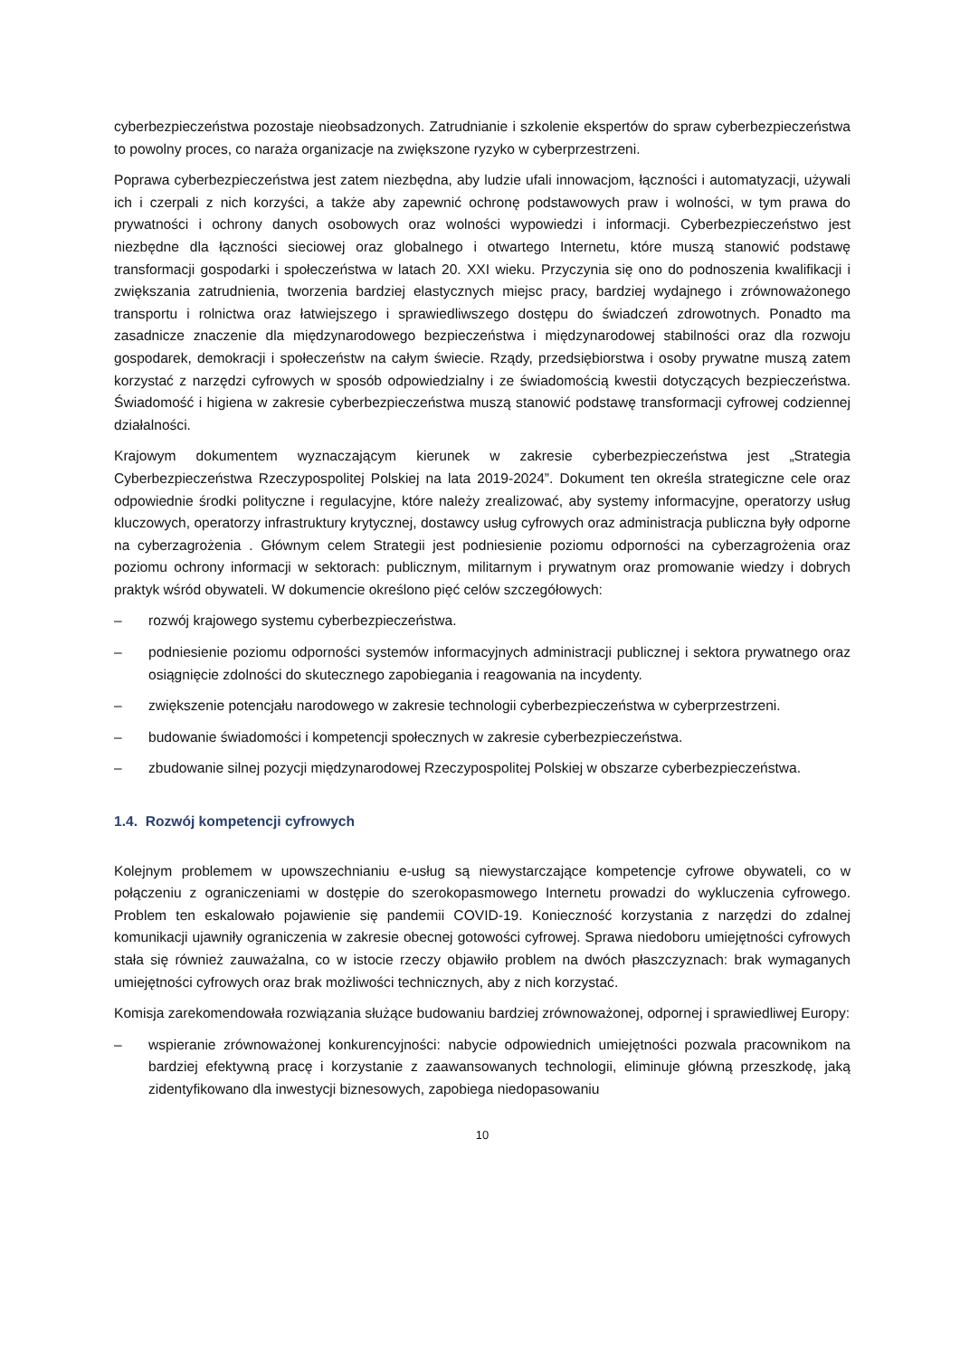cyberbezpieczeństwa pozostaje nieobsadzonych. Zatrudnianie i szkolenie ekspertów do spraw cyberbezpieczeństwa to powolny proces, co naraża organizacje na zwiększone ryzyko w cyberprzestrzeni.
Poprawa cyberbezpieczeństwa jest zatem niezbędna, aby ludzie ufali innowacjom, łączności i automatyzacji, używali ich i czerpali z nich korzyści, a także aby zapewnić ochronę podstawowych praw i wolności, w tym prawa do prywatności i ochrony danych osobowych oraz wolności wypowiedzi i informacji. Cyberbezpieczeństwo jest niezbędne dla łączności sieciowej oraz globalnego i otwartego Internetu, które muszą stanowić podstawę transformacji gospodarki i społeczeństwa w latach 20. XXI wieku. Przyczynia się ono do podnoszenia kwalifikacji i zwiększania zatrudnienia, tworzenia bardziej elastycznych miejsc pracy, bardziej wydajnego i zrównoważonego transportu i rolnictwa oraz łatwiejszego i sprawiedliwszego dostępu do świadczeń zdrowotnych. Ponadto ma zasadnicze znaczenie dla międzynarodowego bezpieczeństwa i międzynarodowej stabilności oraz dla rozwoju gospodarek, demokracji i społeczeństw na całym świecie. Rządy, przedsiębiorstwa i osoby prywatne muszą zatem korzystać z narzędzi cyfrowych w sposób odpowiedzialny i ze świadomością kwestii dotyczących bezpieczeństwa. Świadomość i higiena w zakresie cyberbezpieczeństwa muszą stanowić podstawę transformacji cyfrowej codziennej działalności.
Krajowym dokumentem wyznaczającym kierunek w zakresie cyberbezpieczeństwa jest „Strategia Cyberbezpieczeństwa Rzeczypospolitej Polskiej na lata 2019-2024”. Dokument ten określa strategiczne cele oraz odpowiednie środki polityczne i regulacyjne, które należy zrealizować, aby systemy informacyjne, operatorzy usług kluczowych, operatorzy infrastruktury krytycznej, dostawcy usług cyfrowych oraz administracja publiczna były odporne na cyberzagrożenia . Głównym celem Strategii jest podniesienie poziomu odporności na cyberzagrożenia oraz poziomu ochrony informacji w sektorach: publicznym, militarnym i prywatnym oraz promowanie wiedzy i dobrych praktyk wśród obywateli. W dokumencie określono pięć celów szczegółowych:
– rozwój krajowego systemu cyberbezpieczeństwa.
– podniesienie poziomu odporności systemów informacyjnych administracji publicznej i sektora prywatnego oraz osiągnięcie zdolności do skutecznego zapobiegania i reagowania na incydenty.
– zwiększenie potencjału narodowego w zakresie technologii cyberbezpieczeństwa w cyberprzestrzeni.
– budowanie świadomości i kompetencji społecznych w zakresie cyberbezpieczeństwa.
– zbudowanie silnej pozycji międzynarodowej Rzeczypospolitej Polskiej w obszarze cyberbezpieczeństwa.
1.4. Rozwój kompetencji cyfrowych
Kolejnym problemem w upowszechnianiu e-usług są niewystarczające kompetencje cyfrowe obywateli, co w połączeniu z ograniczeniami w dostępie do szerokopasmowego Internetu prowadzi do wykluczenia cyfrowego. Problem ten eskalowało pojawienie się pandemii COVID-19. Konieczność korzystania z narzędzi do zdalnej komunikacji ujawniły ograniczenia w zakresie obecnej gotowości cyfrowej. Sprawa niedoboru umiejętności cyfrowych stała się również zauważalna, co w istocie rzeczy objawiło problem na dwóch płaszczyznach: brak wymaganych umiejętności cyfrowych oraz brak możliwości technicznych, aby z nich korzystać.
Komisja zarekomendowała rozwiązania służące budowaniu bardziej zrównoważonej, odpornej i sprawiedliwej Europy:
– wspieranie zrównoważonej konkurencyjności: nabycie odpowiednich umiejętności pozwala pracownikom na bardziej efektywną pracę i korzystanie z zaawansowanych technologii, eliminuje główną przeszkodę, jaką zidentyfikowano dla inwestycji biznesowych, zapobiega niedopasowaniu
10